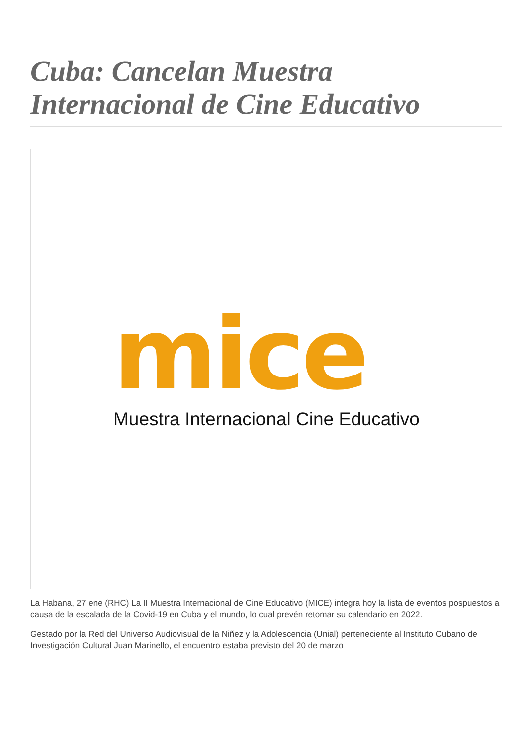Cuba: Cancelan Muestra Internacional de Cine Educativo
mice
Muestra Internacional Cine Educativo
La Habana, 27 ene (RHC) La II Muestra Internacional de Cine Educativo (MICE) integra hoy la lista de eventos pospuestos a causa de la escalada de la Covid-19 en Cuba y el mundo, lo cual prevén retomar su calendario en 2022.
Gestado por la Red del Universo Audiovisual de la Niñez y la Adolescencia (Unial) perteneciente al Instituto Cubano de Investigación Cultural Juan Marinello, el encuentro estaba previsto del 20 de marzo